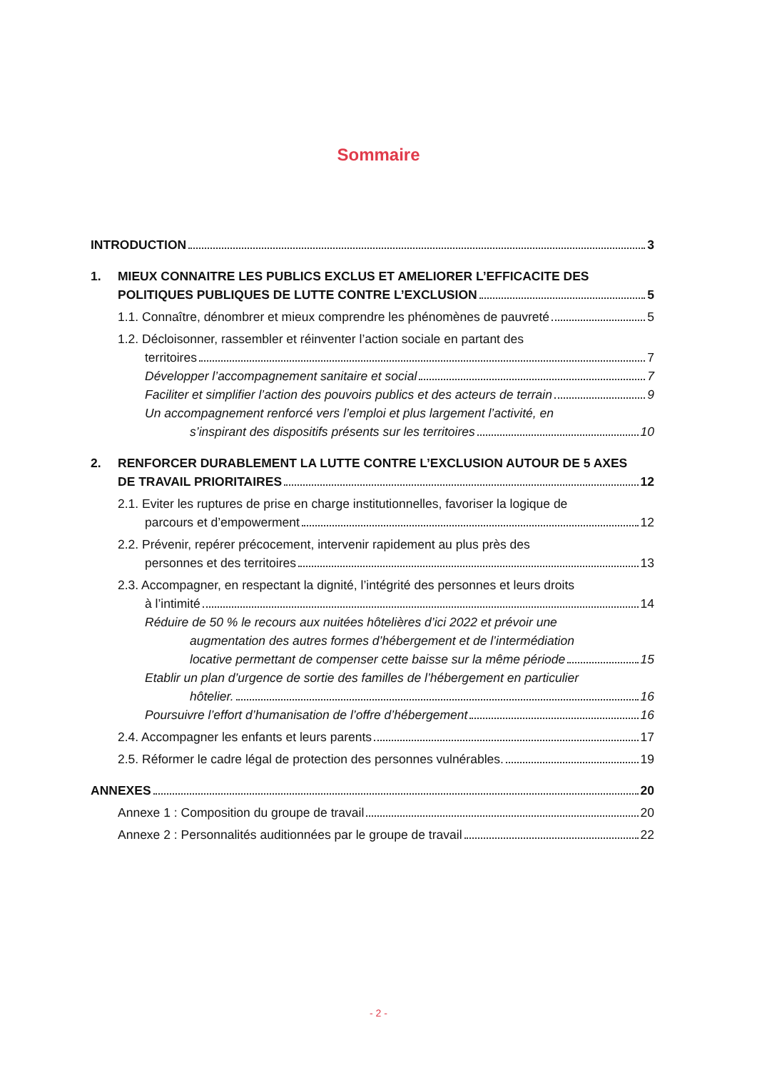Sommaire
INTRODUCTION 3
1. MIEUX CONNAITRE LES PUBLICS EXCLUS ET AMELIORER L’EFFICACITE DES
POLITIQUES PUBLIQUES DE LUTTE CONTRE L’EXCLUSION 5
1.1. Connaître, dénombrer et mieux comprendre les phénomènes de pauvreté 5
1.2. Décloisonner, rassembler et réinventer l’action sociale en partant des
territoires 7
Développer l’accompagnement sanitaire et social 7
Faciliter et simplifier l’action des pouvoirs publics et des acteurs de terrain 9
Un accompagnement renforcé vers l’emploi et plus largement l’activité, en
s’inspirant des dispositifs présents sur les territoires 10
2. RENFORCER DURABLEMENT LA LUTTE CONTRE L’EXCLUSION AUTOUR DE 5 AXES
DE TRAVAIL PRIORITAIRES 12
2.1. Eviter les ruptures de prise en charge institutionnelles, favoriser la logique de
parcours et d’empowerment 12
2.2. Prévenir, repérer précocement, intervenir rapidement au plus près des
personnes et des territoires 13
2.3. Accompagner, en respectant la dignité, l’intégrité des personnes et leurs droits
à l’intimité 14
Réduire de 50 % le recours aux nuitées hôtelières d’ici 2022 et prévoir une
augmentation des autres formes d’hébergement et de l’intermédiation
locative permettant de compenser cette baisse sur la même période 15
Etablir un plan d’urgence de sortie des familles de l’hébergement en particulier
hôtelier. 16
Poursuivre l’effort d’humanisation de l’offre d’hébergement 16
2.4. Accompagner les enfants et leurs parents 17
2.5. Réformer le cadre légal de protection des personnes vulnérables. 19
ANNEXES 20
Annexe 1 : Composition du groupe de travail 20
Annexe 2 : Personnalités auditionnées par le groupe de travail 22
- 2 -